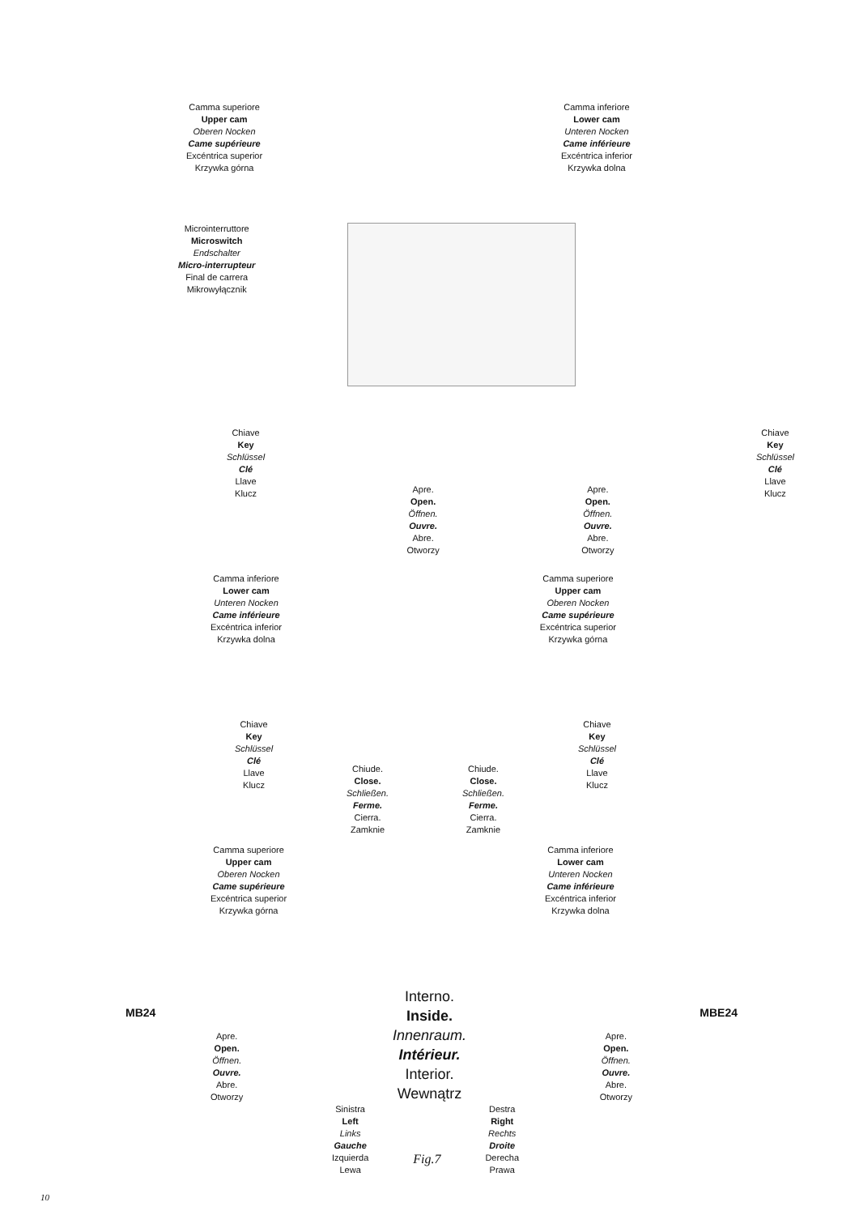Camma superiore
Upper cam
Oberen Nocken
Came supérieure
Excéntrica superior
Krzywka górna
Camma inferiore
Lower cam
Unteren Nocken
Came inférieure
Excéntrica inferior
Krzywka dolna
Microinterruttore
Microswitch
Endschalter
Micro-interrupteur
Final de carrera
Mikrowyłącznik
Chiave
Key
Schlüssel
Clé
Llave
Klucz
Apre.
Open.
Öffnen.
Ouvre.
Abre.
Otworzy
Apre.
Open.
Öffnen.
Ouvre.
Abre.
Otworzy
Chiave
Key
Schlüssel
Clé
Llave
Klucz
Camma inferiore
Lower cam
Unteren Nocken
Came inférieure
Excéntrica inferior
Krzywka dolna
Camma superiore
Upper cam
Oberen Nocken
Came supérieure
Excéntrica superior
Krzywka górna
Chiave
Key
Schlüssel
Clé
Llave
Klucz
Chiude.
Close.
Schließen.
Ferme.
Cierra.
Zamknie
Chiude.
Close.
Schließen.
Ferme.
Cierra.
Zamknie
Chiave
Key
Schlüssel
Clé
Llave
Klucz
Camma superiore
Upper cam
Oberen Nocken
Came supérieure
Excéntrica superior
Krzywka górna
Camma inferiore
Lower cam
Unteren Nocken
Came inférieure
Excéntrica inferior
Krzywka dolna
MB24 MBE24
Interno.
Inside.
Innenraum.
Intérieur.
Interior.
Wewnątrz
Apre.
Open.
Öffnen.
Ouvre.
Abre.
Otworzy
Apre.
Open.
Öffnen.
Ouvre.
Abre.
Otworzy
Sinistra
Left
Links
Gauche
Izquierda
Lewa
Fig.7
Destra
Right
Rechts
Droite
Derecha
Prawa
10